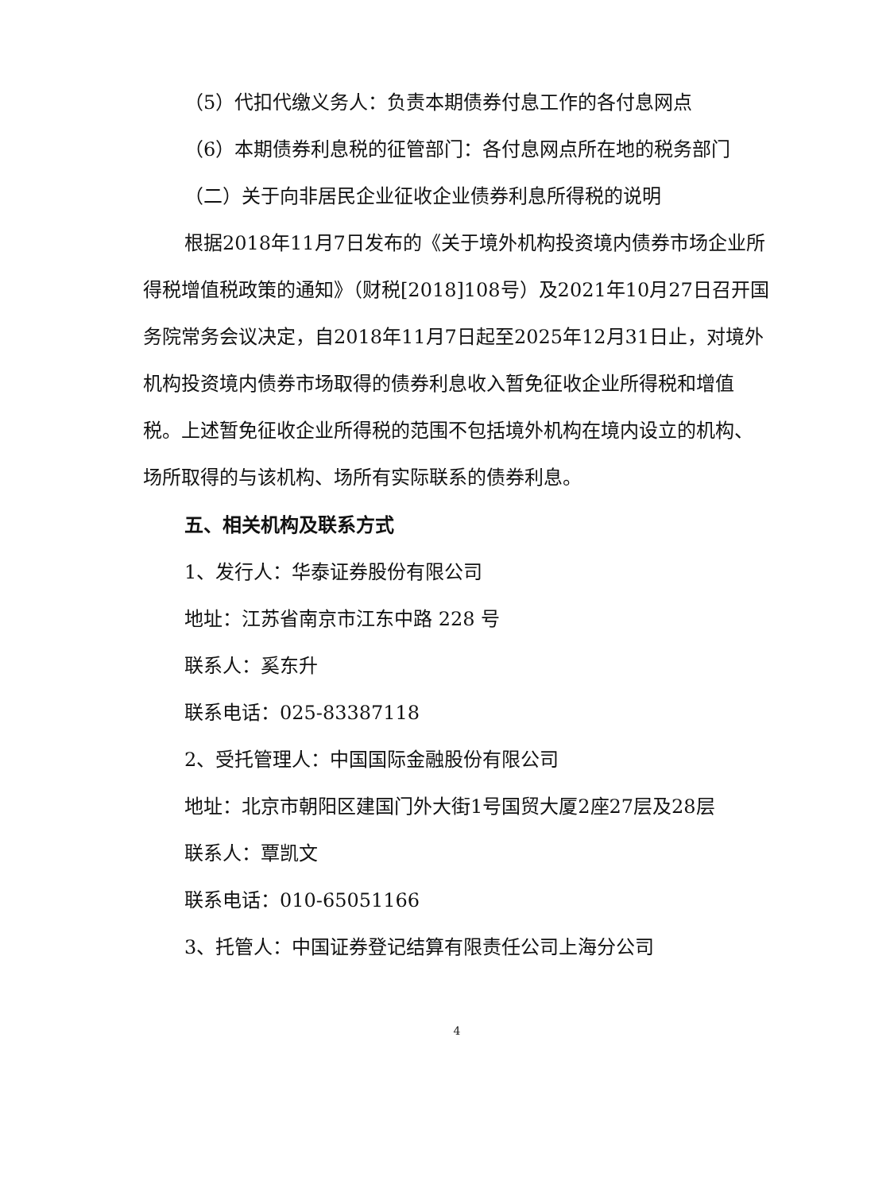（5）代扣代缴义务人：负责本期债券付息工作的各付息网点
（6）本期债券利息税的征管部门：各付息网点所在地的税务部门
（二）关于向非居民企业征收企业债券利息所得税的说明
根据2018年11月7日发布的《关于境外机构投资境内债券市场企业所得税增值税政策的通知》（财税[2018]108号）及2021年10月27日召开国务院常务会议决定，自2018年11月7日起至2025年12月31日止，对境外机构投资境内债券市场取得的债券利息收入暂免征收企业所得税和增值税。上述暂免征收企业所得税的范围不包括境外机构在境内设立的机构、场所取得的与该机构、场所有实际联系的债券利息。
五、相关机构及联系方式
1、发行人：华泰证券股份有限公司
地址：江苏省南京市江东中路 228 号
联系人：奚东升
联系电话：025-83387118
2、受托管理人：中国国际金融股份有限公司
地址：北京市朝阳区建国门外大街1号国贸大厦2座27层及28层
联系人：覃凯文
联系电话：010-65051166
3、托管人：中国证券登记结算有限责任公司上海分公司
4